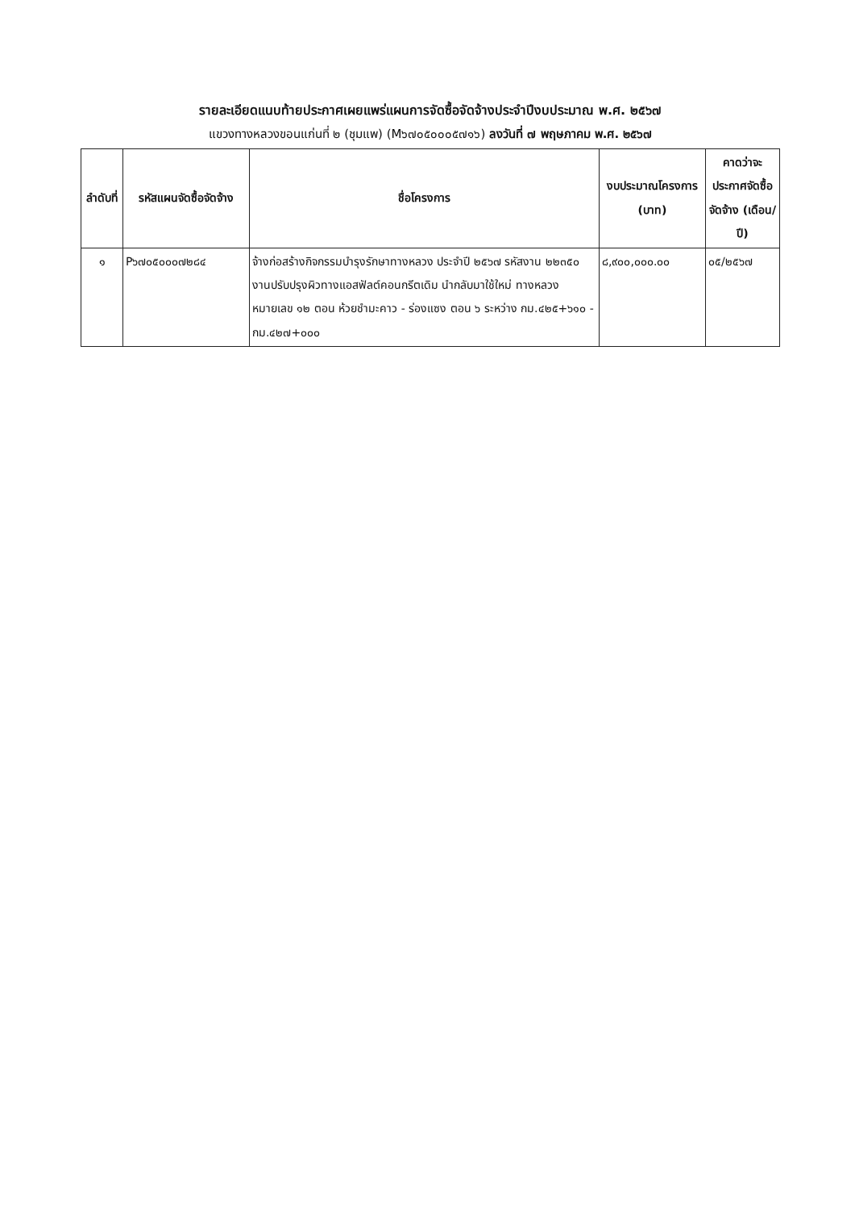รายละเอียดแนบท้ายประกาศเผยแพร่แผนการจัดซื้อจัดจ้างประจำปีงบประมาณ พ.ศ. ๒๕๖๗
แขวงทางหลวงขอนแก่นที่ ๒ (ชุมแพ) (M๖๗๐๕๐๐๐๕๗๑๖) ลงวันที่ ๗ พฤษภาคม พ.ศ. ๒๕๖๗
| ลำดับที่ | รหัสแผนจัดซื้อจัดจ้าง | ชื่อโครงการ | งบประมาณโครงการ (บาท) | คาดว่าจะประกาศจัดซื้อจัดจ้าง (เดือน/ปี) |
| --- | --- | --- | --- | --- |
| ๑ | P๖๗๐๕๐๐๐๗๒๘๔ | จ้างก่อสร้างกิจกรรมบำรุงรักษาทางหลวง ประจำปี ๒๕๖๗ รหัสงาน ๒๒๓๕๐ งานปรับปรุงผิวทางแอสฟัลต์คอนกรีตเดิม นำกลับมาใช้ใหม่ ทางหลวงหมายเลข ๑๒ ตอน ห้วยชำมะคาว - ร่องแซง ตอน ๖ ระหว่าง กม.๔๒๕+๖๑๐ - กม.๔๒๗+๐๐๐ | ๘,๙๐๐,๐๐๐.๐๐ | ๐๕/๒๕๖๗ |